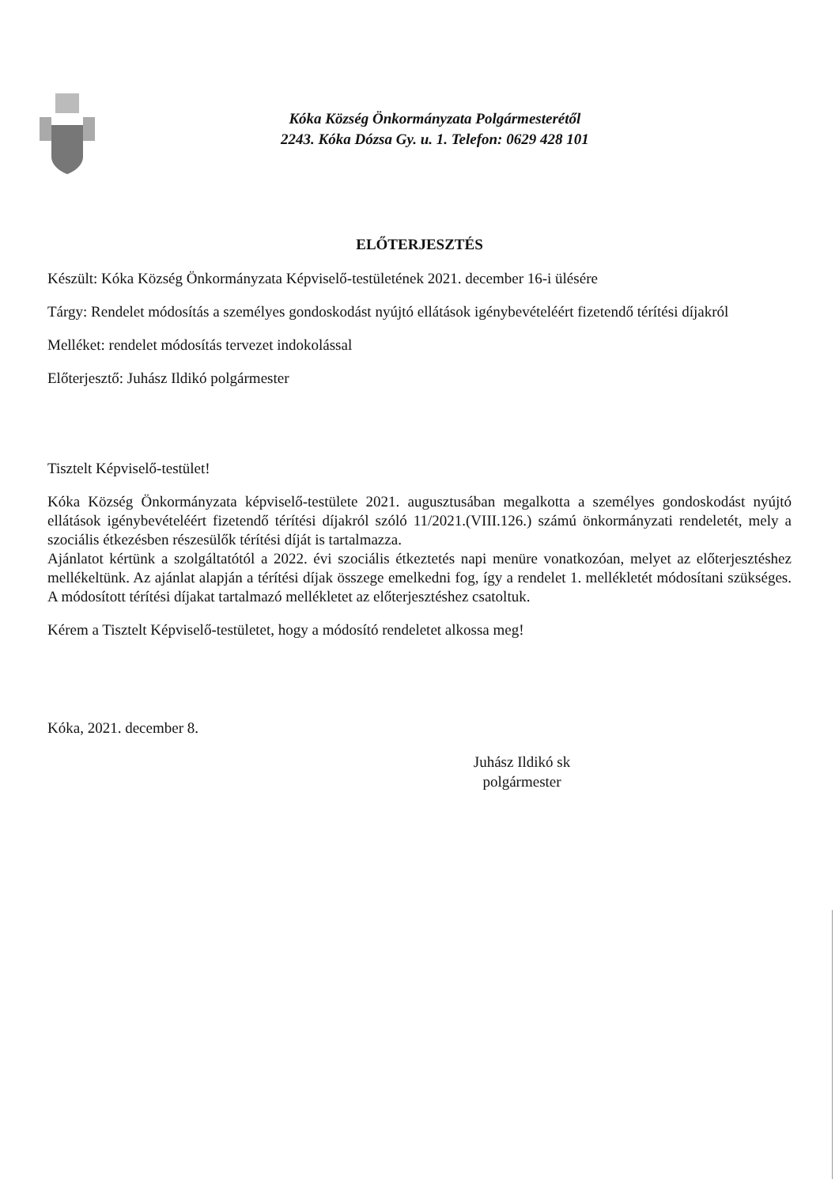Kóka Község Önkormányzata Polgármesterétől
2243. Kóka Dózsa Gy. u. 1. Telefon: 0629 428 101
ELŐTERJESZTÉS
Készült: Kóka Község Önkormányzata Képviselő-testületének 2021. december 16-i ülésére
Tárgy: Rendelet módosítás a személyes gondoskodást nyújtó ellátások igénybevételéért fizetendő térítési díjakról
Melléket: rendelet módosítás tervezet indokolással
Előterjesztő: Juhász Ildikó polgármester
Tisztelt Képviselő-testület!
Kóka Község Önkormányzata képviselő-testülete 2021. augusztusában megalkotta a személyes gondoskodást nyújtó ellátások igénybevételéért fizetendő térítési díjakról szóló 11/2021.(VIII.126.) számú önkormányzati rendeletét, mely a szociális étkezésben részesülők térítési díját is tartalmazza.
Ajánlatot kértünk a szolgáltatótól a 2022. évi szociális étkeztetés napi menüre vonatkozóan, melyet az előterjesztéshez mellékeltünk. Az ajánlat alapján a térítési díjak összege emelkedni fog, így a rendelet 1. mellékletét módosítani szükséges. A módosított térítési díjakat tartalmazó mellékletet az előterjesztéshez csatoltuk.
Kérem a Tisztelt Képviselő-testületet, hogy a módosító rendeletet alkossa meg!
Kóka, 2021. december 8.
Juhász Ildikó sk
polgármester